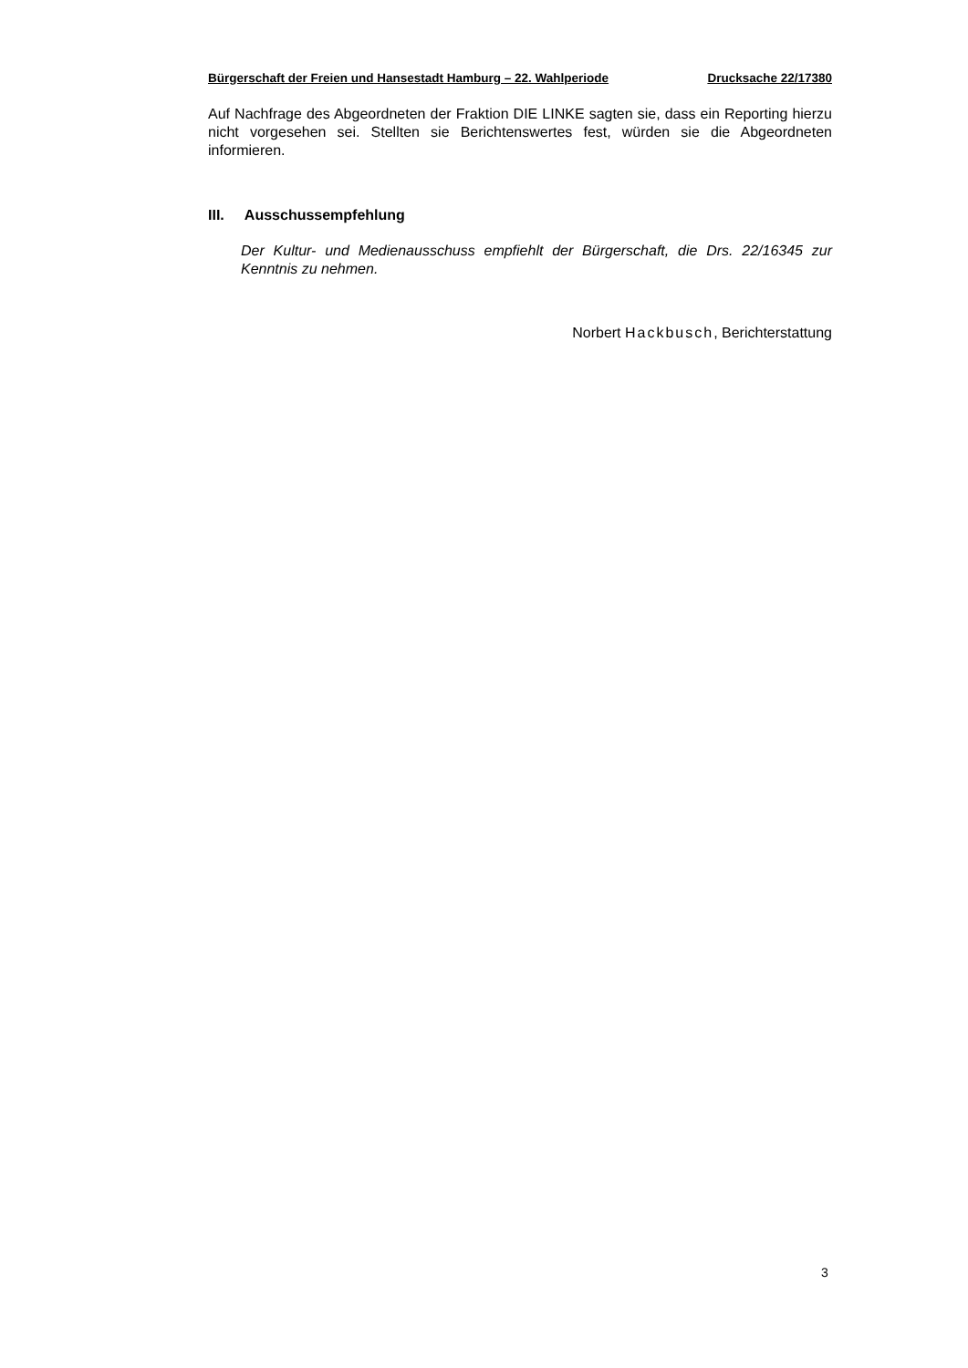Bürgerschaft der Freien und Hansestadt Hamburg – 22. Wahlperiode Drucksache 22/17380
Auf Nachfrage des Abgeordneten der Fraktion DIE LINKE sagten sie, dass ein Reporting hierzu nicht vorgesehen sei. Stellten sie Berichtenswertes fest, würden sie die Abgeordneten informieren.
III. Ausschussempfehlung
Der Kultur- und Medienausschuss empfiehlt der Bürgerschaft, die Drs. 22/16345 zur Kenntnis zu nehmen.
Norbert Hackbusch, Berichterstattung
3